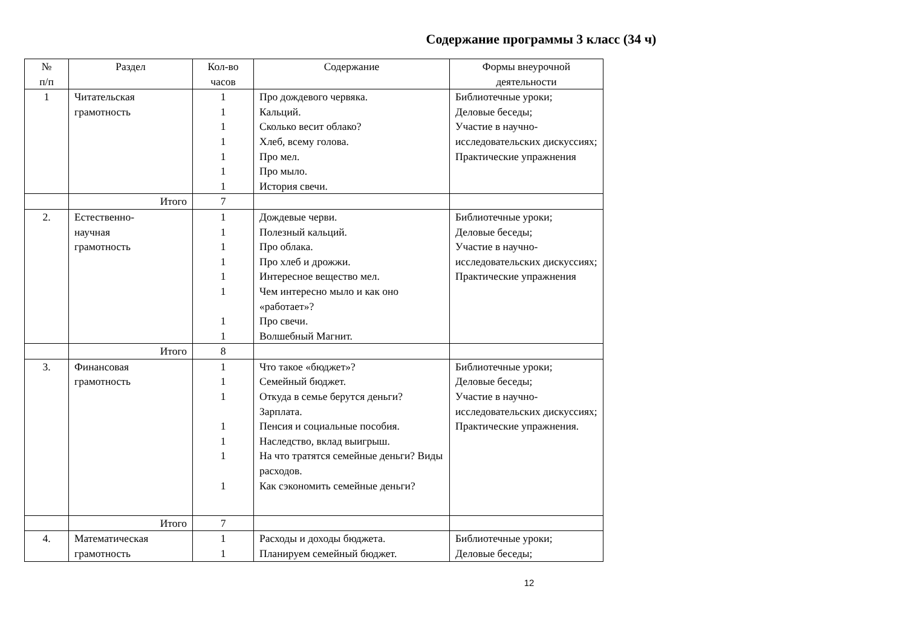Содержание программы 3 класс (34 ч)
| № п/п | Раздел | Кол-во часов | Содержание | Формы внеурочной деятельности |
| 1 | Читательская грамотность | 1 1 1 1 1 1 1 | Про дождевого червяка. Кальций. Сколько весит облако? Хлеб, всему голова. Про мел. Про мыло. История свечи. | Библиотечные уроки; Деловые беседы; Участие в научно-исследовательских дискуссиях; Практические упражнения |
| | Итого | 7 | | |
| 2. | Естественно- научная грамотность | 1 1 1 1 1 1 1 1 | Дождевые черви. Полезный кальций. Про облака. Про хлеб и дрожжи. Интересное вещество мел. Чем интересно мыло и как оно «работает»? Про свечи. Волшебный Магнит. | Библиотечные уроки; Деловые беседы; Участие в научно-исследовательских дискуссиях; Практические упражнения |
| | Итого | 8 | | |
| 3. | Финансовая грамотность | 1 1 1 1 1 1 1 | Что такое «бюджет»? Семейный бюджет. Откуда в семье берутся деньги? Зарплата. Пенсия и социальные пособия. Наследство, вклад выигрыш. На что тратятся семейные деньги? Виды расходов. Как сэкономить семейные деньги? | Библиотечные уроки; Деловые беседы; Участие в научно-исследовательских дискуссиях; Практические упражнения. |
| | Итого | 7 | | |
| 4. | Математическая грамотность | 1 1 | Расходы и доходы бюджета. Планируем семейный бюджет. | Библиотечные уроки; Деловые беседы; |
12